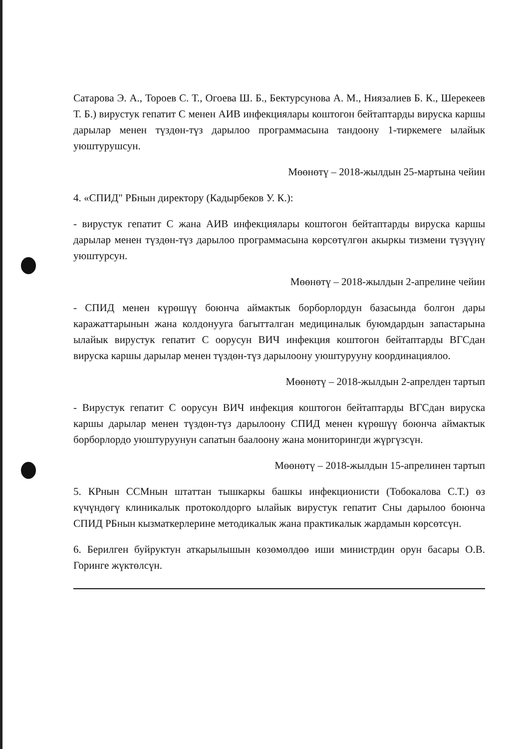Сатарова Э. А., Тороев С. Т., Огоева Ш. Б., Бектурсунова А. М., Ниязалиев Б. К., Шерекеев Т. Б.) вирустук гепатит С менен АИВ инфекциялары коштогон бейтаптарды вируска каршы дарылар менен түздөн-түз дарылоо программасына тандоону 1-тиркемеге ылайык уюштурушсун.
Мөөнөтү – 2018-жылдын 25-мартына чейин
4. «СПИД" РБнын директору (Кадырбеков У. К.):
- вирустук гепатит С жана АИВ инфекциялары коштогон бейтаптарды вируска каршы дарылар менен түздөн-түз дарылоо программасына көрсөтүлгөн акыркы тизмени түзүүнү уюштурсун.
Мөөнөтү – 2018-жылдын 2-апрелине чейин
- СПИД менен күрөшүү боюнча аймактык борборлордун базасында болгон дары каражаттарынын жана колдонууга багытталган медициналык буюмдардын запастарына ылайык вирустук гепатит С оорусун ВИЧ инфекция коштогон бейтаптарды ВГСдан вируска каршы дарылар менен түздөн-түз дарылоону уюштурууну координациялоо.
Мөөнөтү – 2018-жылдын 2-апрелден тартып
- Вирустук гепатит С оорусун ВИЧ инфекция коштогон бейтаптарды ВГСдан вируска каршы дарылар менен түздөн-түз дарылоону СПИД менен күрөшүү боюнча аймактык борборлордо уюштуруунун сапатын баалоону жана мониторингди жүргүзсүн.
Мөөнөтү – 2018-жылдын 15-апрелинен тартып
5. КРнын ССМнын штаттан тышкаркы башкы инфекционисти (Тобокалова С.Т.) өз күчүндөгү клиникалык протоколдорго ылайык вирустук гепатит Сны дарылоо боюнча СПИД РБнын кызматкерлерине методикалык жана практикалык жардамын көрсөтсүн.
6. Берилген буйруктун аткарылышын көзөмөлдөө иши министрдин орун басары О.В. Горинге жүктөлсүн.